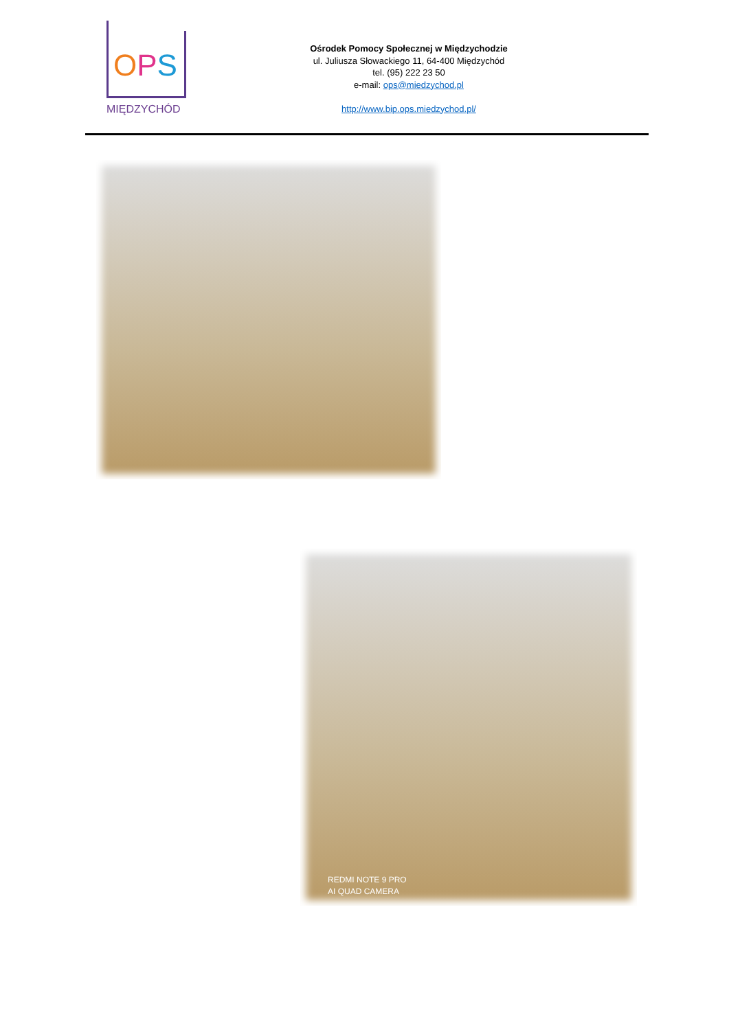OPS
MIĘDZYCHÓD
Ośrodek Pomocy Społecznej w Międzychodzie
ul. Juliusza Słowackiego 11, 64-400 Międzychód
tel. (95) 222 23 50
e-mail: ops@miedzychod.pl
http://www.bip.ops.miedzychod.pl/
REDMI NOTE 9 PRO
AI QUAD CAMERA